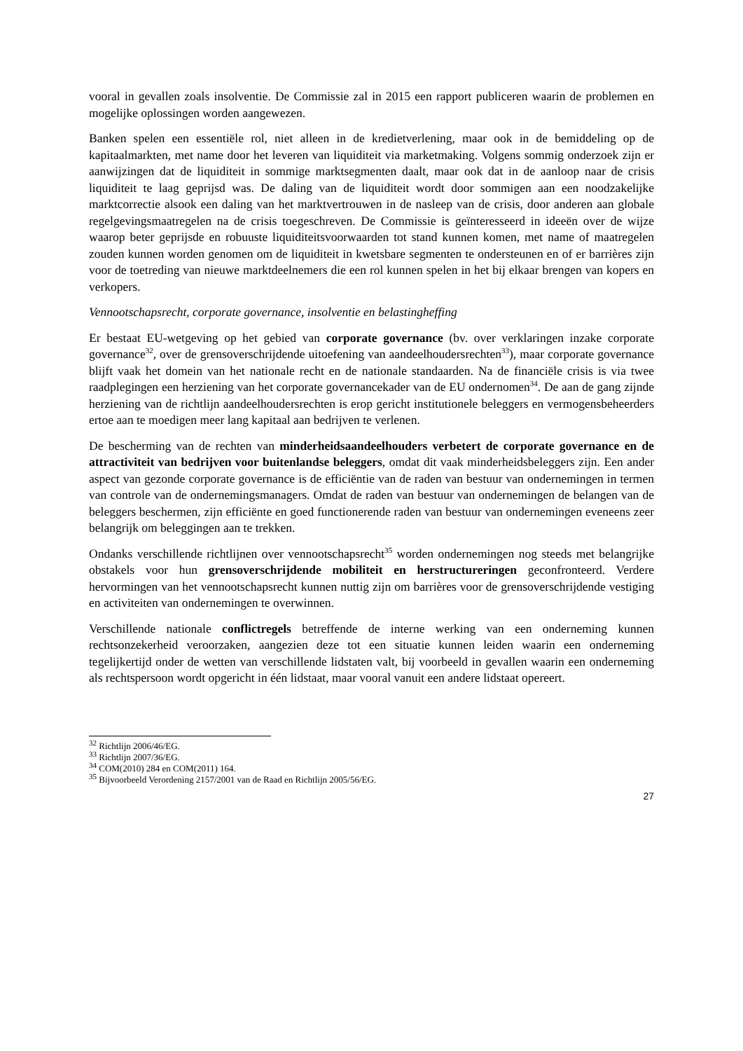vooral in gevallen zoals insolventie. De Commissie zal in 2015 een rapport publiceren waarin de problemen en mogelijke oplossingen worden aangewezen.
Banken spelen een essentiële rol, niet alleen in de kredietverlening, maar ook in de bemiddeling op de kapitaalmarkten, met name door het leveren van liquiditeit via marketmaking. Volgens sommig onderzoek zijn er aanwijzingen dat de liquiditeit in sommige marktsegmenten daalt, maar ook dat in de aanloop naar de crisis liquiditeit te laag geprijsd was. De daling van de liquiditeit wordt door sommigen aan een noodzakelijke marktcorrectie alsook een daling van het marktvertrouwen in de nasleep van de crisis, door anderen aan globale regelgevingsmaatregelen na de crisis toegeschreven. De Commissie is geïnteresseerd in ideeën over de wijze waarop beter geprijsde en robuuste liquiditeitsvoorwaarden tot stand kunnen komen, met name of maatregelen zouden kunnen worden genomen om de liquiditeit in kwetsbare segmenten te ondersteunen en of er barrières zijn voor de toetreding van nieuwe marktdeelnemers die een rol kunnen spelen in het bij elkaar brengen van kopers en verkopers.
Vennootschapsrecht, corporate governance, insolventie en belastingheffing
Er bestaat EU-wetgeving op het gebied van corporate governance (bv. over verklaringen inzake corporate governance<sup>32</sup>, over de grensoverschrijdende uitoefening van aandeelhoudersrechten<sup>33</sup>), maar corporate governance blijft vaak het domein van het nationale recht en de nationale standaarden. Na de financiële crisis is via twee raadplegingen een herziening van het corporate governancekader van de EU ondernomen<sup>34</sup>. De aan de gang zijnde herziening van de richtlijn aandeelhoudersrechten is erop gericht institutionele beleggers en vermogensbeheerders ertoe aan te moedigen meer lang kapitaal aan bedrijven te verlenen.
De bescherming van de rechten van minderheidsaandeelhouders verbetert de corporate governance en de attractiviteit van bedrijven voor buitenlandse beleggers, omdat dit vaak minderheidsbeleggers zijn. Een ander aspect van gezonde corporate governance is de efficiëntie van de raden van bestuur van ondernemingen in termen van controle van de ondernemingsmanagers. Omdat de raden van bestuur van ondernemingen de belangen van de beleggers beschermen, zijn efficiënte en goed functionerende raden van bestuur van ondernemingen eveneens zeer belangrijk om beleggingen aan te trekken.
Ondanks verschillende richtlijnen over vennootschapsrecht<sup>35</sup> worden ondernemingen nog steeds met belangrijke obstakels voor hun grensoverschrijdende mobiliteit en herstructureringen geconfronteerd. Verdere hervormingen van het vennootschapsrecht kunnen nuttig zijn om barrières voor de grensoverschrijdende vestiging en activiteiten van ondernemingen te overwinnen.
Verschillende nationale conflictregels betreffende de interne werking van een onderneming kunnen rechtsonzekerheid veroorzaken, aangezien deze tot een situatie kunnen leiden waarin een onderneming tegelijkertijd onder de wetten van verschillende lidstaten valt, bij voorbeeld in gevallen waarin een onderneming als rechtspersoon wordt opgericht in één lidstaat, maar vooral vanuit een andere lidstaat opereert.
<sup>32</sup> Richtlijn 2006/46/EG.
<sup>33</sup> Richtlijn 2007/36/EG.
<sup>34</sup> COM(2010) 284 en COM(2011) 164.
<sup>35</sup> Bijvoorbeeld Verordening 2157/2001 van de Raad en Richtlijn 2005/56/EG.
27